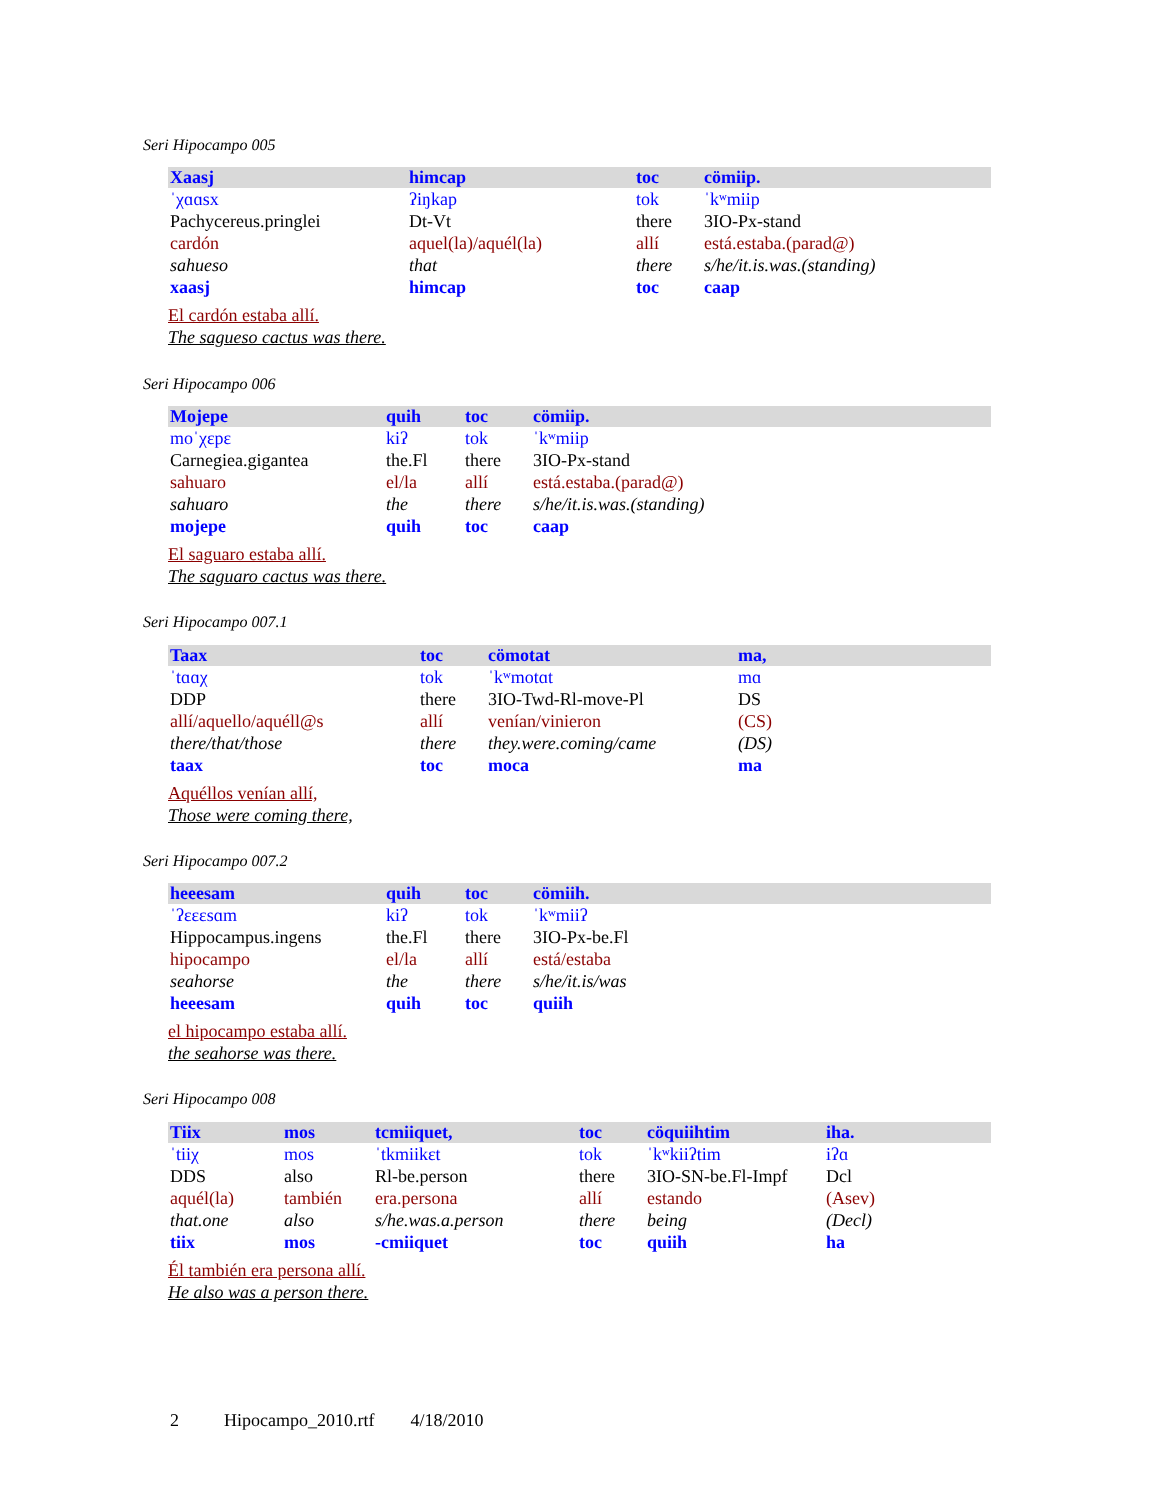Seri Hipocampo 005
| Xaasj | himcap | toc | cömiip. |
| ˈχɑɑsx | ʔiŋkap | tok | ˈkʷmiip |
| Pachycereus.pringlei | Dt-Vt | there | 3IO-Px-stand |
| cardón | aquel(la)/aquél(la) | allí | está.estaba.(parad@) |
| sahueso | that | there | s/he/it.is.was.(standing) |
| xaasj | himcap | toc | caap |
El cardón estaba allí.
The sagueso cactus was there.
Seri Hipocampo 006
| Mojepe | quih | toc | cömiip. |
| moˈχɛpɛ | kiʔ | tok | ˈkʷmiip |
| Carnegiea.gigantea | the.Fl | there | 3IO-Px-stand |
| sahuaro | el/la | allí | está.estaba.(parad@) |
| sahuaro | the | there | s/he/it.is.was.(standing) |
| mojepe | quih | toc | caap |
El saguaro estaba allí.
The saguaro cactus was there.
Seri Hipocampo 007.1
| Taax | toc | cömotat | ma, |
| ˈtɑɑχ | tok | ˈkʷmotɑt | mɑ |
| DDP | there | 3IO-Twd-Rl-move-Pl | DS |
| allí/aquello/aquéll@s | allí | venían/vinieron | (CS) |
| there/that/those | there | they.were.coming/came | (DS) |
| taax | toc | moca | ma |
Aquéllos venían allí,
Those were coming there,
Seri Hipocampo 007.2
| heeesam | quih | toc | cömiih. |
| ˈʔɛɛɛsɑm | kiʔ | tok | ˈkʷmiiʔ |
| Hippocampus.ingens | the.Fl | there | 3IO-Px-be.Fl |
| hipocampo | el/la | allí | está/estaba |
| seahorse | the | there | s/he/it.is/was |
| heeesam | quih | toc | quiih |
el hipocampo estaba allí.
the seahorse was there.
Seri Hipocampo 008
| Tiix | mos | tcmiiquet, | toc | cöquiihtim | iha. |
| ˈtiiχ | mos | ˈtkmiikɛt | tok | ˈkʷkiiʔtim | iʔɑ |
| DDS | also | Rl-be.person | there | 3IO-SN-be.Fl-Impf | Dcl |
| aquél(la) | también | era.persona | allí | estando | (Asev) |
| that.one | also | s/he.was.a.person | there | being | (Decl) |
| tiix | mos | -cmiiquet | toc | quiih | ha |
Él también era persona allí.
He also was a person there.
2 Hipocampo_2010.rtf 4/18/2010